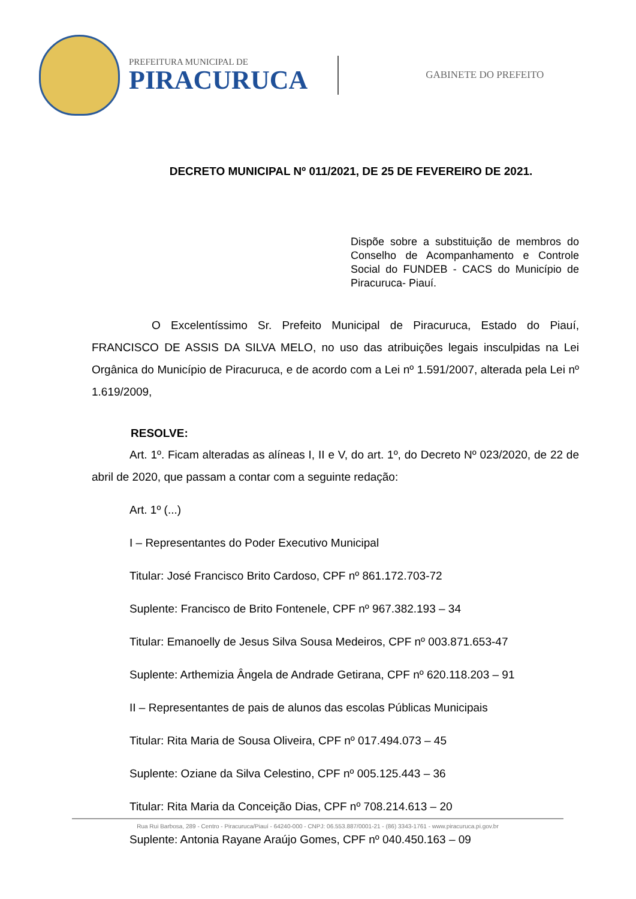PREFEITURA MUNICIPAL DE
PIRACURUCA
GABINETE DO PREFEITO
DECRETO MUNICIPAL Nº 011/2021, DE 25 DE FEVEREIRO DE 2021.
Dispõe sobre a substituição de membros do Conselho de Acompanhamento e Controle Social do FUNDEB - CACS do Município de Piracuruca- Piauí.
O Excelentíssimo Sr. Prefeito Municipal de Piracuruca, Estado do Piauí, FRANCISCO DE ASSIS DA SILVA MELO, no uso das atribuições legais insculpidas na Lei Orgânica do Município de Piracuruca, e de acordo com a Lei nº 1.591/2007, alterada pela Lei nº 1.619/2009,
RESOLVE:
Art. 1º. Ficam alteradas as alíneas I, II e V, do art. 1º, do Decreto Nº 023/2020, de 22 de abril de 2020, que passam a contar com a seguinte redação:
Art. 1º (...)
I – Representantes do Poder Executivo Municipal
Titular: José Francisco Brito Cardoso, CPF nº 861.172.703-72
Suplente: Francisco de Brito Fontenele, CPF nº 967.382.193 – 34
Titular: Emanoelly de Jesus Silva Sousa Medeiros, CPF nº 003.871.653-47
Suplente: Arthemizia Ângela de Andrade Getirana, CPF nº 620.118.203 – 91
II – Representantes de pais de alunos das escolas Públicas Municipais
Titular: Rita Maria de Sousa Oliveira, CPF nº 017.494.073 – 45
Suplente: Oziane da Silva Celestino, CPF nº 005.125.443 – 36
Titular: Rita Maria da Conceição Dias, CPF nº 708.214.613 – 20
Suplente: Antonia Rayane Araújo Gomes, CPF nº 040.450.163 – 09
Rua Rui Barbosa, 289 - Centro - Piracuruca/Piauí - 64240-000 - CNPJ: 06.553.887/0001-21 - (86) 3343-1761 - www.piracuruca.pi.gov.br